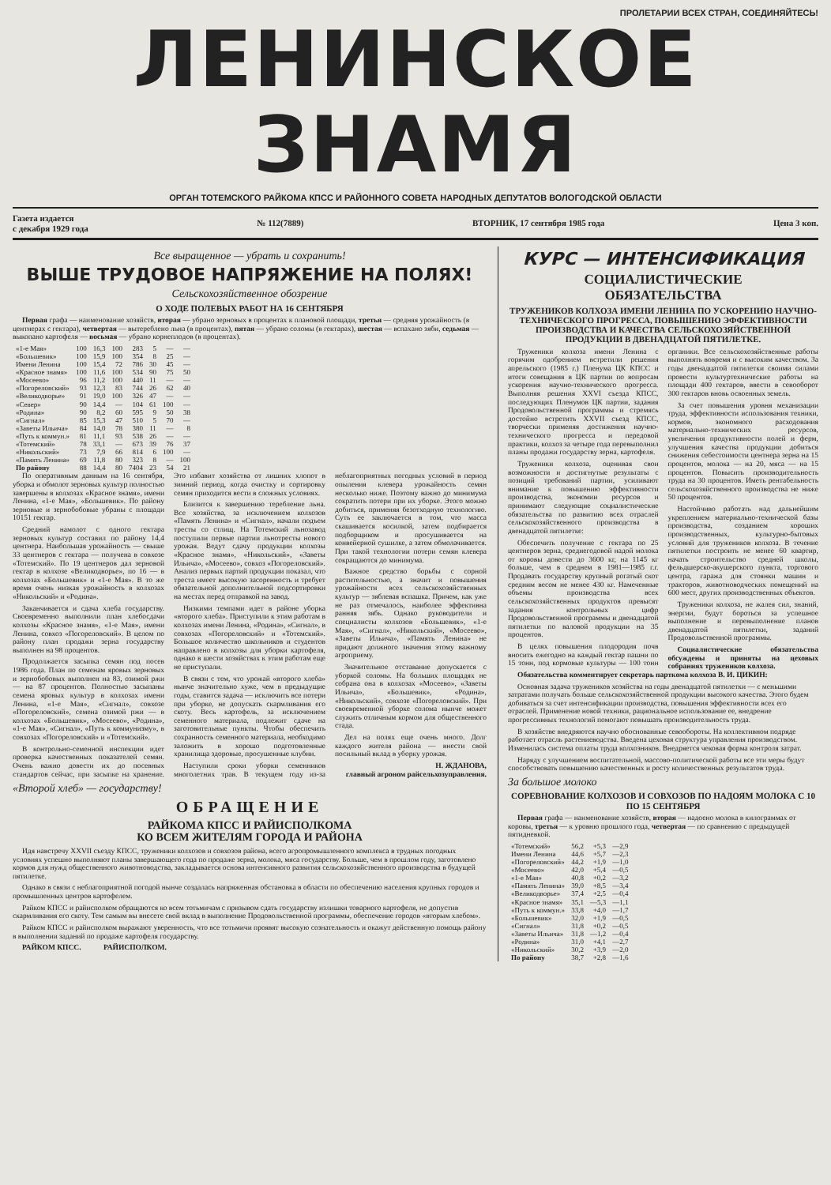ПРОЛЕТАРИИ ВСЕХ СТРАН, СОЕДИНЯЙТЕСЬ!
ЛЕНИНСКОЕ ЗНАМЯ
ОРГАН ТОТЕМСКОГО РАЙКОМА КПСС И РАЙОННОГО СОВЕТА НАРОДНЫХ ДЕПУТАТОВ ВОЛОГОДСКОЙ ОБЛАСТИ
Газета издается
с декабря 1929 года № 112(7889) ВТОРНИК, 17 сентября 1985 года Цена 3 коп.
Все выращенное — убрать и сохранить!
ВЫШЕ ТРУДОВОЕ НАПРЯЖЕНИЕ НА ПОЛЯХ!
Сельскохозяйственное обозрение
О ХОДЕ ПОЛЕВЫХ РАБОТ НА 16 СЕНТЯБРЯ
Первая графа — наименование хозяйств, вторая — убрано зерновых в процентах к плановой площади, третья — средняя урожайность (в центнерах с гектара), четвертая — вытереблено льна (в процентах), пятая — убрано соломы (в гектарах), шестая — вспахано зяби, седьмая — выкопано картофеля — восьмая — убрано корнеплодов (в процентах).
| «1-е Мая» | 100 | 16,3 | 100 | 283 | 5 | — | — |
| «Большевик» | 100 | 15,9 | 100 | 354 | 8 | 25 | — |
| Имени Ленина | 100 | 15,4 | 72 | 786 | 30 | 45 | — |
| «Красное знамя» | 100 | 11,6 | 100 | 534 | 90 | 75 | 50 |
| «Мосеево» | 96 | 11,2 | 100 | 440 | 11 | — | — |
| «Погореловский» | 93 | 12,3 | 83 | 744 | 26 | 62 | 40 |
| «Великодворье» | 91 | 19,0 | 100 | 326 | 47 | — | — |
| «Север» | 90 | 14,4 | — | 104 | 61 | 100 | — |
| «Родина» | 90 | 8,2 | 60 | 595 | 9 | 50 | 38 |
| «Сигнал» | 85 | 15,3 | 47 | 510 | 5 | 70 | — |
| «Заветы Ильича» | 84 | 14,0 | 78 | 380 | 11 | — | 8 |
| «Путь к коммун.» | 81 | 11,1 | 93 | 538 | 26 | — | — |
| «Тотемский» | 78 | 33,1 | — | 673 | 39 | 76 | 37 |
| «Никольский» | 73 | 7,9 | 66 | 814 | 6 | 100 | — |
| «Память Ленина» | 69 | 11,8 | 80 | 323 | 8 | — | 100 |
| По району | 88 | 14,4 | 80 | 7404 | 23 | 54 | 21 |
По оперативным данным на 16 сентября, уборка и обмолот зерновых культур полностью завершены в колхозах «Красное знамя», имени Ленина, «1-е Мая», «Большевик». По району зерновые и зернобобовые убраны с площади 10151 гектар.
Средний намолот с одного гектара зерновых культур составил по району 14,4 центнера. Наибольшая урожайность — свыше 33 центнеров с гектара — получена в совхозе «Тотемский». По 19 центнеров дал зерновой гектар в колхозе «Великодворье», по 16 — в колхозах «Большевик» и «1-е Мая». В то же время очень низкая урожайность в колхозах «Никольский» и «Родина».
Заканчивается и сдача хлеба государству. Своевременно выполнили план хлебосдачи колхозы «Красное знамя», «1-е Мая», имени Ленина, совхоз «Погореловский». В целом по району план продажи зерна государству выполнен на 98 процентов.
Продолжается засыпка семян под посев 1986 года. План по семенам яровых зерновых и зернобобовых выполнен на 83, озимой ржи — на 87 процентов. Полностью засыпаны семена яровых культур в колхозах имени Ленина, «1-е Мая», «Сигнал», совхозе «Погореловский», семена озимой ржи — в колхозах «Большевик», «Мосеево», «Родина», «1-е Мая», «Сигнал», «Путь к коммунизму», в совхозах «Погореловский» и «Тотемский».
В контрольно-семенной инспекции идет проверка качественных показателей семян. Очень важно довести их до посевных стандартов сейчас, при засыпке на хранение. Это избавит хозяйства от лишних хлопот в зимний период, когда очистку и сортировку семян приходится вести в сложных условиях.
Близится к завершению теребление льна. Все хозяйства, за исключением колхозов «Память Ленина» и «Сигнал», начали подъем тресты со стлищ. На Тотемский льнозавод поступили первые партии льнотресты нового урожая. Ведут сдачу продукции колхозы «Красное знамя», «Никольский», «Заветы Ильича», «Мосеево», совхоз «Погореловский». Анализ первых партий продукции показал, что треста имеет высокую засоренность и требует обязательной дополнительной подсортировки на местах перед отправкой на завод.
Низкими темпами идет в районе уборка «второго хлеба». Приступили к этим работам в колхозах имени Ленина, «Родина», «Сигнал», в совхозах «Погореловский» и «Тотемский». Большое количество школьников и студентов направлено в колхозы для уборки картофеля, однако в шести хозяйствах к этим работам еще не приступали.
В связи с тем, что урожай «второго хлеба» нынче значительно хуже, чем в предыдущие годы, ставится задача — исключить все потери при уборке, не допускать скармливания его скоту. Весь картофель, за исключением семенного материала, подлежит сдаче на заготовительные пункты. Чтобы обеспечить сохранность семенного материала, необходимо заложить в хорошо подготовленные хранилища здоровые, просушенные клубни.
Наступили сроки уборки семенников многолетних трав. В текущем году из-за неблагоприятных погодных условий в период опыления клевера урожайность семян несколько ниже. Поэтому важно до минимума сократить потери при их уборке. Этого можно добиться, применяя безотходную технологию. Суть ее заключается в том, что масса скашивается косилкой, затем подбирается подборщиком и просушивается на конвейерной сушилке, а затем обмолачивается. При такой технологии потери семян клевера сокращаются до минимума.
Важное средство борьбы с сорной растительностью, а значит и повышения урожайности всех сельскохозяйственных культур — зяблевая вспашка. Причем, как уже не раз отмечалось, наиболее эффективна ранняя зябь. Однако руководители и специалисты колхозов «Большевик», «1-е Мая», «Сигнал», «Никольский», «Мосеево», «Заветы Ильича», «Память Ленина» не придают должного значения этому важному агроприему.
Значительное отставание допускается с уборкой соломы. На больших площадях не собрана она в колхозах «Мосеево», «Заветы Ильича», «Большевик», «Родина», «Никольский», совхозе «Погореловский». При своевременной уборке солома нынче может служить отличным кормом для общественного стада.
Дел на полях еще очень много. Долг каждого жителя района — внести свой посильный вклад в уборку урожая.
Н. ЖДАНОВА,
главный агроном райсельхозуправления.
«Второй хлеб» — государству!
ОБРАЩЕНИЕ
РАЙКОМА КПСС И РАЙИСПОЛКОМА
КО ВСЕМ ЖИТЕЛЯМ ГОРОДА И РАЙОНА
Идя навстречу XXVII съезду КПСС, труженики колхозов и совхозов района, всего агропромышленного комплекса в трудных погодных условиях успешно выполняют планы завершающего года по продаже зерна, молока, мяса государству. Больше, чем в прошлом году, заготовлено кормов для нужд общественного животноводства, закладывается основа интенсивного развития сельскохозяйственного производства в будущей пятилетке.
Однако в связи с неблагоприятной погодой нынче создалась напряженная обстановка в области по обеспечению населения крупных городов и промышленных центров картофелем.
Райком КПСС и райисполком обращаются ко всем тотьмичам с призывом сдать государству излишки товарного картофеля, не допустив скармливания его скоту. Тем самым вы внесете свой вклад в выполнение Продовольственной программы, обеспечение городов «вторым хлебом».
Райком КПСС и райисполком выражают уверенность, что все тотьмичи проявят высокую сознательность и окажут действенную помощь району в выполнении заданий по продаже картофеля государству.
РАЙКОМ КПСС. РАЙИСПОЛКОМ.
КУРС — ИНТЕНСИФИКАЦИЯ
СОЦИАЛИСТИЧЕСКИЕ
ОБЯЗАТЕЛЬСТВА
ТРУЖЕНИКОВ КОЛХОЗА ИМЕНИ ЛЕНИНА ПО УСКОРЕНИЮ НАУЧНО-ТЕХНИЧЕСКОГО ПРОГРЕССА, ПОВЫШЕНИЮ ЭФФЕКТИВНОСТИ ПРОИЗВОДСТВА И КАЧЕСТВА СЕЛЬСКОХОЗЯЙСТВЕННОЙ ПРОДУКЦИИ В ДВЕНАДЦАТОЙ ПЯТИЛЕТКЕ.
Труженики колхоза имени Ленина с горячим одобрением встретили решения апрельского (1985 г.) Пленума ЦК КПСС и итоги совещания в ЦК партии по вопросам ускорения научно-технического прогресса. Выполняя решения XXVI съезда КПСС, последующих Пленумов ЦК партии, задания Продовольственной программы и стремясь достойно встретить XXVII съезд КПСС, творчески применяя достижения научно-технического прогресса и передовой практики, колхоз за четыре года перевыполнил планы продажи государству зерна, картофеля.
Труженики колхоза, оценивая свои возможности и достигнутые результаты с позиций требований партии, усиливают внимание к повышению эффективности производства, экономии ресурсов и принимают следующие социалистические обязательства по развитию всех отраслей сельскохозяйственного производства в двенадцатой пятилетке:
Обеспечить получение с гектара по 25 центнеров зерна, среднегодовой надой молока от коровы довести до 3600 кг, на 1145 кг больше, чем в среднем в 1981—1985 г.г. Продавать государству крупный рогатый скот средним весом не менее 430 кг. Намеченные объемы производства всех сельскохозяйственных продуктов превысят задания контрольных цифр Продовольственной программы и двенадцатой пятилетки по валовой продукции на 35 процентов.
В целях повышения плодородия почв вносить ежегодно на каждый гектар пашни по 15 тонн, под кормовые культуры — 100 тонн органики. Все сельскохозяйственные работы выполнять вовремя и с высоким качеством. За годы двенадцатой пятилетки своими силами провести культуртехнические работы на площади 400 гектаров, ввести в севооборот 300 гектаров вновь освоенных земель.
За счет повышения уровня механизации труда, эффективности использования техники, кормов, экономного расходования материально-технических ресурсов, увеличения продуктивности полей и ферм, улучшения качества продукции добиться снижения себестоимости центнера зерна на 15 процентов, молока — на 20, мяса — на 15 процентов. Повысить производительность труда на 30 процентов. Иметь рентабельность сельскохозяйственного производства не ниже 50 процентов.
Настойчиво работать над дальнейшим укреплением материально-технической базы производства, созданием хороших производственных, культурно-бытовых условий для тружеников колхоза. В течение пятилетки построить не менее 60 квартир, начать строительство средней школы, фельдшерско-акушерского пункта, торгового центра, гаража для стоянки машин и тракторов, животноводческих помещений на 600 мест, других производственных объектов.
Труженики колхоза, не жалея сил, знаний, энергии, будут бороться за успешное выполнение и перевыполнение планов двенадцатой пятилетки, заданий Продовольственной программы.
Социалистические обязательства обсуждены и приняты на цеховых собраниях тружеников колхоза.
Обязательства комментирует секретарь парткома колхоза В. И. ЦИКИН:
Основная задача тружеников хозяйства на годы двенадцатой пятилетки — с меньшими затратами получать больше сельскохозяйственной продукции высокого качества. Этого будем добиваться за счет интенсификации производства, повышения эффективности всех его отраслей. Применение новой техники, рациональное использование ее, внедрение прогрессивных технологий помогают повышать производительность труда.
В хозяйстве внедряются научно обоснованные севообороты. На коллективном подряде работает отрасль растениеводства. Введена цеховая структура управления производством. Изменилась система оплаты труда колхозников. Внедряется чековая форма контроля затрат.
Наряду с улучшением воспитательной, массово-политической работы все эти меры будут способствовать повышению качественных и росту количественных результатов труда.
За большое молоко
СОРЕВНОВАНИЕ КОЛХОЗОВ И СОВХОЗОВ ПО НАДОЯМ МОЛОКА С 10 ПО 15 СЕНТЯБРЯ
Первая графа — наименование хозяйств, вторая — надоено молока в килограммах от коровы, третья — к уровню прошлого года, четвертая — по сравнению с предыдущей пятидневкой.
| «Тотемский» | 56,2 | +5,3 | —2,9 |
| Имени Ленина | 44,6 | +5,7 | —2,3 |
| «Погореловский» | 44,2 | +1,9 | —1,0 |
| «Мосеево» | 42,0 | +5,4 | —0,5 |
| «1-е Мая» | 40,8 | +0,2 | —3,2 |
| «Память Ленина» | 39,0 | +8,5 | —3,4 |
| «Великодворье» | 37,4 | +2,5 | —0,4 |
| «Красное знамя» | 35,1 | —5,3 | —1,1 |
| «Путь к коммун.» | 33,8 | +4,0 | —1,7 |
| «Большевик» | 32,0 | +1,9 | —0,5 |
| «Сигнал» | 31,8 | +0,2 | —0,5 |
| «Заветы Ильича» | 31,8 | —1,2 | —0,4 |
| «Родина» | 31,0 | +4,1 | —2,7 |
| «Никольский» | 30,2 | +3,9 | —2,0 |
| По району | 38,7 | +2,8 | —1,6 |